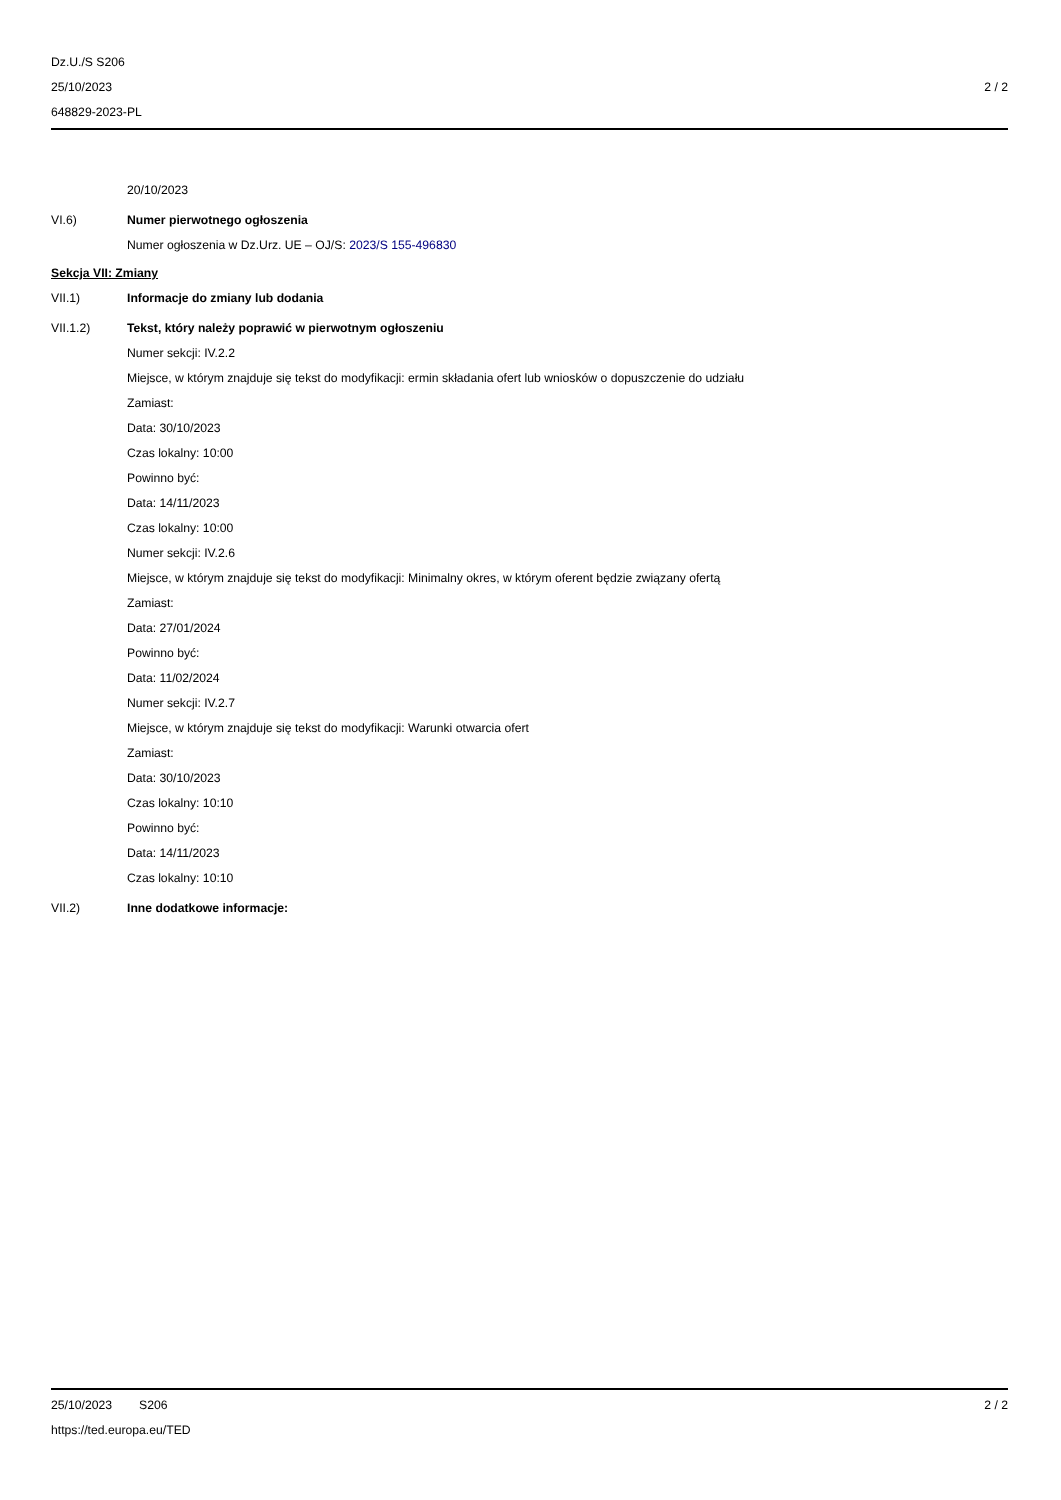Dz.U./S S206
25/10/2023
648829-2023-PL
2 / 2
20/10/2023
VI.6) Numer pierwotnego ogłoszenia
Numer ogłoszenia w Dz.Urz. UE – OJ/S: 2023/S 155-496830
Sekcja VII: Zmiany
VII.1) Informacje do zmiany lub dodania
VII.1.2) Tekst, który należy poprawić w pierwotnym ogłoszeniu
Numer sekcji: IV.2.2
Miejsce, w którym znajduje się tekst do modyfikacji: ermin składania ofert lub wniosków o dopuszczenie do udziału
Zamiast:
Data: 30/10/2023
Czas lokalny: 10:00
Powinno być:
Data: 14/11/2023
Czas lokalny: 10:00
Numer sekcji: IV.2.6
Miejsce, w którym znajduje się tekst do modyfikacji: Minimalny okres, w którym oferent będzie związany ofertą
Zamiast:
Data: 27/01/2024
Powinno być:
Data: 11/02/2024
Numer sekcji: IV.2.7
Miejsce, w którym znajduje się tekst do modyfikacji: Warunki otwarcia ofert
Zamiast:
Data: 30/10/2023
Czas lokalny: 10:10
Powinno być:
Data: 14/11/2023
Czas lokalny: 10:10
VII.2) Inne dodatkowe informacje:
25/10/2023 S206 2 / 2
https://ted.europa.eu/TED